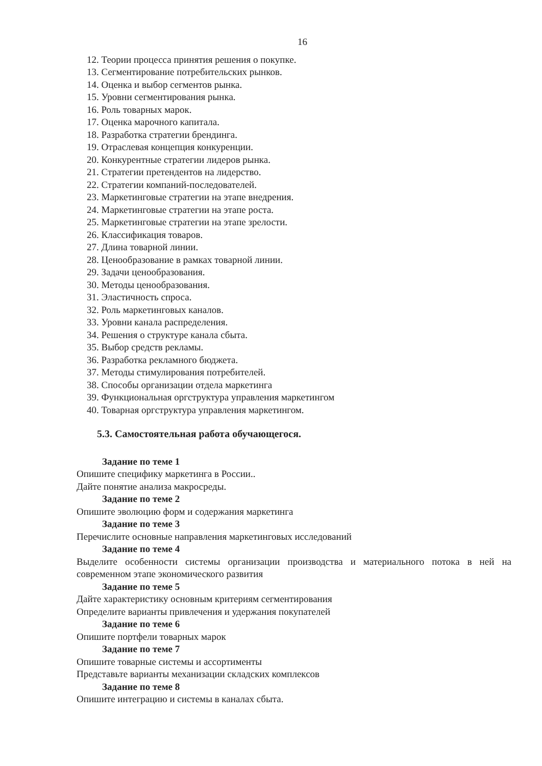16
12. Теории процесса принятия решения о покупке.
13. Сегментирование потребительских рынков.
14. Оценка и выбор сегментов рынка.
15. Уровни сегментирования рынка.
16. Роль товарных марок.
17. Оценка марочного капитала.
18. Разработка стратегии брендинга.
19. Отраслевая концепция конкуренции.
20. Конкурентные стратегии лидеров рынка.
21. Стратегии претендентов на лидерство.
22. Стратегии компаний-последователей.
23. Маркетинговые стратегии на этапе внедрения.
24. Маркетинговые стратегии на этапе роста.
25. Маркетинговые стратегии на этапе зрелости.
26. Классификация товаров.
27. Длина товарной линии.
28. Ценообразование в рамках товарной линии.
29. Задачи ценообразования.
30. Методы ценообразования.
31. Эластичность спроса.
32. Роль маркетинговых каналов.
33. Уровни канала распределения.
34. Решения о структуре канала сбыта.
35. Выбор средств рекламы.
36. Разработка рекламного бюджета.
37. Методы стимулирования потребителей.
38. Способы организации отдела маркетинга
39. Функциональная оргструктура управления маркетингом
40. Товарная оргструктура управления маркетингом.
5.3. Самостоятельная работа обучающегося.
Задание по теме 1
Опишите специфику маркетинга в России..
Дайте понятие анализа макросреды.
Задание по теме 2
Опишите эволюцию форм и содержания маркетинга
Задание по теме 3
Перечислите основные направления маркетинговых исследований
Задание по теме 4
Выделите особенности системы организации производства и материального потока в ней на современном этапе экономического развития
Задание по теме 5
Дайте характеристику основным критериям сегментирования
Определите варианты привлечения и удержания покупателей
Задание по теме 6
Опишите портфели товарных марок
Задание по теме 7
Опишите товарные системы и ассортименты
Представьте варианты механизации складских комплексов
Задание по теме 8
Опишите интеграцию и системы в каналах сбыта.